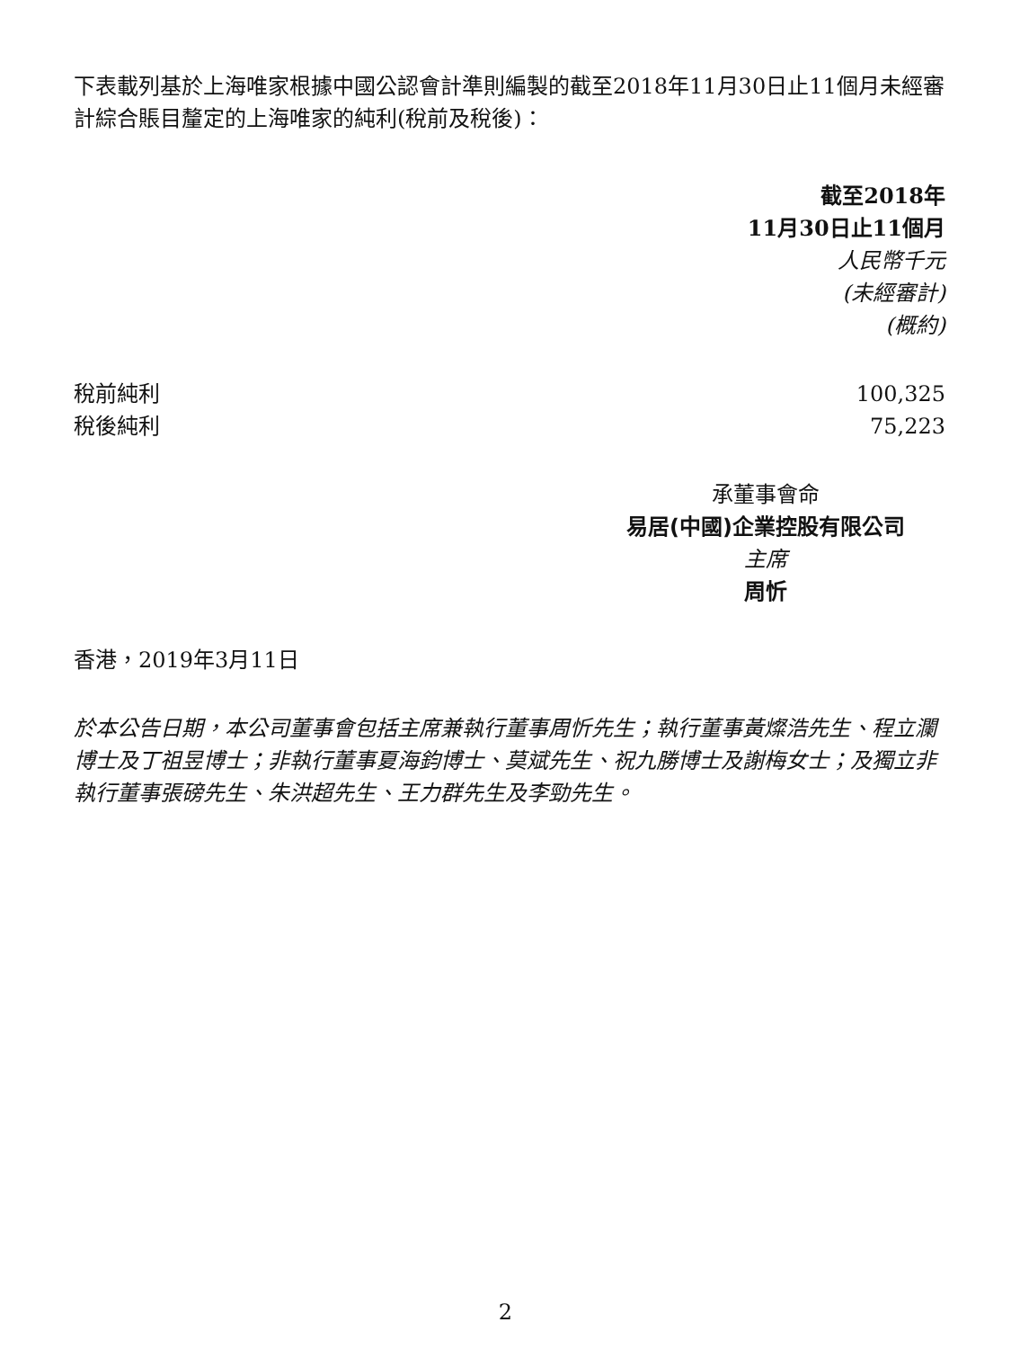下表載列基於上海唯家根據中國公認會計準則編製的截至2018年11月30日止11個月未經審計綜合賬目釐定的上海唯家的純利(稅前及稅後)：
| | 截至2018年 |
| --- | --- |
| | 11月30日止11個月 |
| | 人民幣千元 |
| | (未經審計) |
| | (概約) |
| 稅前純利 | 100,325 |
| 稅後純利 | 75,223 |
承董事會命
易居(中國)企業控股有限公司
主席
周忻
香港，2019年3月11日
於本公告日期，本公司董事會包括主席兼執行董事周忻先生；執行董事黃燦浩先生、程立瀾博士及丁祖昱博士；非執行董事夏海鈞博士、莫斌先生、祝九勝博士及謝梅女士；及獨立非執行董事張磅先生、朱洪超先生、王力群先生及李勁先生。
2